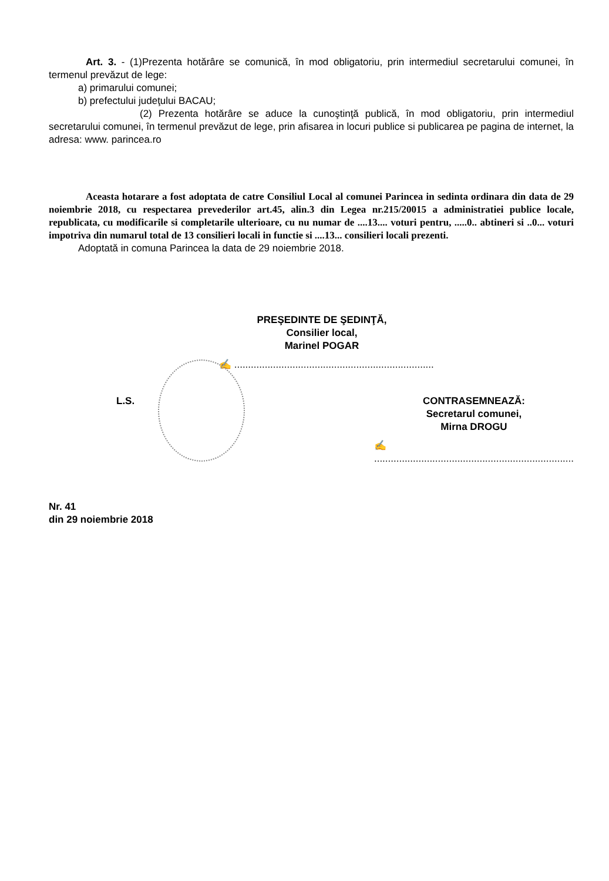Art. 3. - (1)Prezenta hotărâre se comunică, în mod obligatoriu, prin intermediul secretarului comunei, în termenul prevăzut de lege:
a) primarului comunei;
b) prefectului judeţului BACAU;
(2) Prezenta hotărâre se aduce la cunoştinţă publică, în mod obligatoriu, prin intermediul secretarului comunei, în termenul prevăzut de lege, prin afisarea in locuri publice si publicarea pe pagina de internet, la adresa: www. parincea.ro
Aceasta hotarare a fost adoptata de catre Consiliul Local al comunei Parincea in sedinta ordinara din data de 29 noiembrie 2018, cu respectarea prevederilor art.45, alin.3 din Legea nr.215/20015 a administratiei publice locale, republicata, cu modificarile si completarile ulterioare, cu nu numar de ....13.... voturi pentru, .....0.. abtineri si ..0... voturi impotriva din numarul total de 13 consilieri locali in functie si ....13... consilieri locali prezenti.
Adoptată in comuna Parincea la data de 29 noiembrie 2018.
PREŞEDINTE DE ŞEDINŢĂ,
Consilier local,
Marinel POGAR
✍ ........................................................................
L.S. CONTRASEMNEAZĂ:
Secretarul comunei,
Mirna DROGU
✍ ........................................................................
Nr. 41
din 29 noiembrie 2018